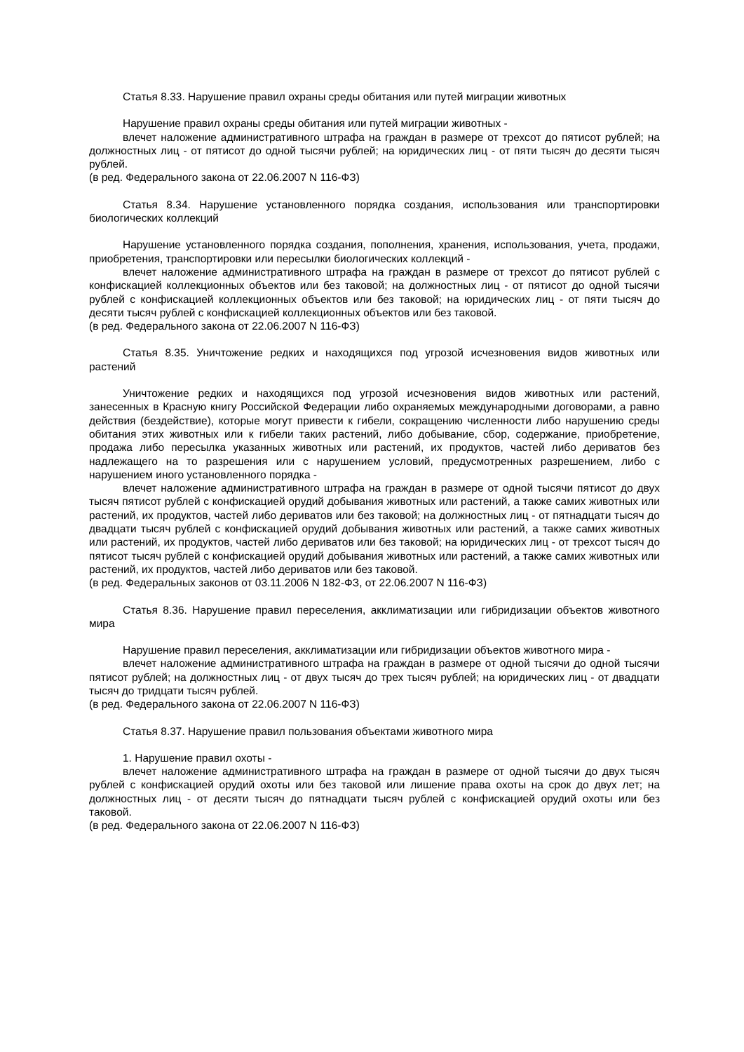Статья 8.33. Нарушение правил охраны среды обитания или путей миграции животных
Нарушение правил охраны среды обитания или путей миграции животных -
влечет наложение административного штрафа на граждан в размере от трехсот до пятисот рублей; на должностных лиц - от пятисот до одной тысячи рублей; на юридических лиц - от пяти тысяч до десяти тысяч рублей.
(в ред. Федерального закона от 22.06.2007 N 116-ФЗ)
Статья 8.34. Нарушение установленного порядка создания, использования или транспортировки биологических коллекций
Нарушение установленного порядка создания, пополнения, хранения, использования, учета, продажи, приобретения, транспортировки или пересылки биологических коллекций -
влечет наложение административного штрафа на граждан в размере от трехсот до пятисот рублей с конфискацией коллекционных объектов или без таковой; на должностных лиц - от пятисот до одной тысячи рублей с конфискацией коллекционных объектов или без таковой; на юридических лиц - от пяти тысяч до десяти тысяч рублей с конфискацией коллекционных объектов или без таковой.
(в ред. Федерального закона от 22.06.2007 N 116-ФЗ)
Статья 8.35. Уничтожение редких и находящихся под угрозой исчезновения видов животных или растений
Уничтожение редких и находящихся под угрозой исчезновения видов животных или растений, занесенных в Красную книгу Российской Федерации либо охраняемых международными договорами, а равно действия (бездействие), которые могут привести к гибели, сокращению численности либо нарушению среды обитания этих животных или к гибели таких растений, либо добывание, сбор, содержание, приобретение, продажа либо пересылка указанных животных или растений, их продуктов, частей либо дериватов без надлежащего на то разрешения или с нарушением условий, предусмотренных разрешением, либо с нарушением иного установленного порядка -
влечет наложение административного штрафа на граждан в размере от одной тысячи пятисот до двух тысяч пятисот рублей с конфискацией орудий добывания животных или растений, а также самих животных или растений, их продуктов, частей либо дериватов или без таковой; на должностных лиц - от пятнадцати тысяч до двадцати тысяч рублей с конфискацией орудий добывания животных или растений, а также самих животных или растений, их продуктов, частей либо дериватов или без таковой; на юридических лиц - от трехсот тысяч до пятисот тысяч рублей с конфискацией орудий добывания животных или растений, а также самих животных или растений, их продуктов, частей либо дериватов или без таковой.
(в ред. Федеральных законов от 03.11.2006 N 182-ФЗ, от 22.06.2007 N 116-ФЗ)
Статья 8.36. Нарушение правил переселения, акклиматизации или гибридизации объектов животного мира
Нарушение правил переселения, акклиматизации или гибридизации объектов животного мира -
влечет наложение административного штрафа на граждан в размере от одной тысячи до одной тысячи пятисот рублей; на должностных лиц - от двух тысяч до трех тысяч рублей; на юридических лиц - от двадцати тысяч до тридцати тысяч рублей.
(в ред. Федерального закона от 22.06.2007 N 116-ФЗ)
Статья 8.37. Нарушение правил пользования объектами животного мира
1. Нарушение правил охоты -
влечет наложение административного штрафа на граждан в размере от одной тысячи до двух тысяч рублей с конфискацией орудий охоты или без таковой или лишение права охоты на срок до двух лет; на должностных лиц - от десяти тысяч до пятнадцати тысяч рублей с конфискацией орудий охоты или без таковой.
(в ред. Федерального закона от 22.06.2007 N 116-ФЗ)